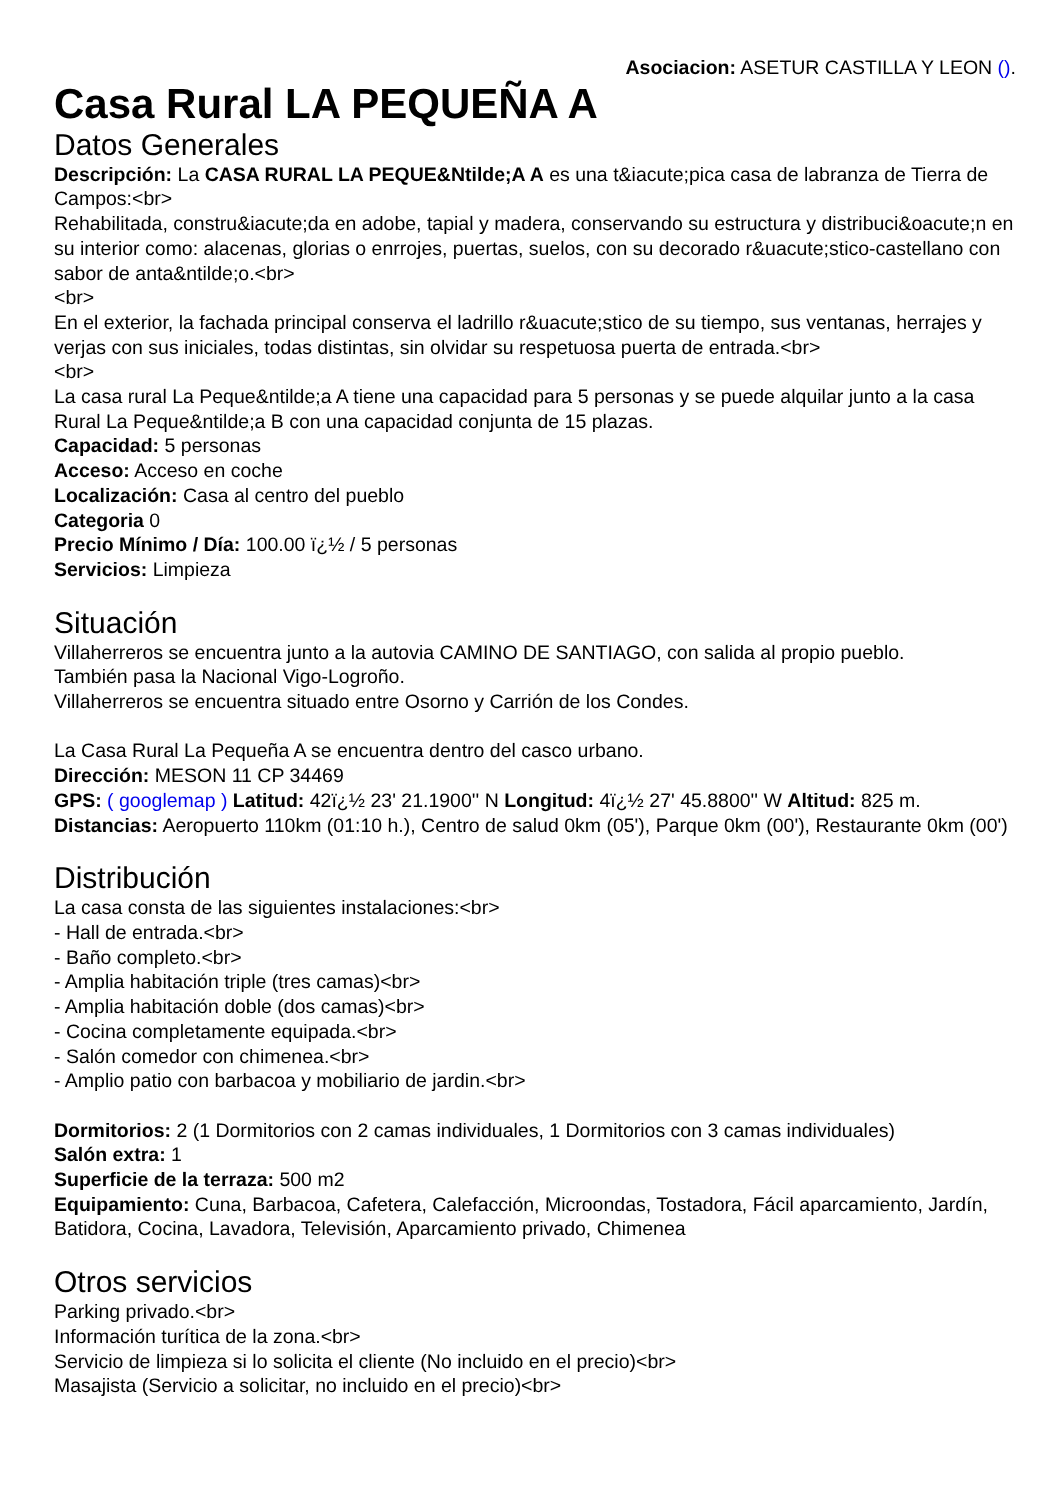Asociacion: ASETUR CASTILLA Y LEON ().
Casa Rural LA PEQUEÑA A
Datos Generales
Descripción: La CASA RURAL LA PEQUE&Ntilde;A A es una t&iacute;pica casa de labranza de Tierra de Campos:<br>
Rehabilitada, constru&iacute;da en adobe, tapial y madera, conservando su estructura y distribuci&oacute;n en su interior como: alacenas, glorias o enrrojes, puertas, suelos, con su decorado r&uacute;stico-castellano con sabor de anta&ntilde;o.<br>
<br>
En el exterior, la fachada principal conserva el ladrillo r&uacute;stico de su tiempo, sus ventanas, herrajes y verjas con sus iniciales, todas distintas, sin olvidar su respetuosa puerta de entrada.<br>
<br>
La casa rural La Peque&ntilde;a A tiene una capacidad para 5 personas y se puede alquilar junto a la casa Rural La Peque&ntilde;a B con una capacidad conjunta de 15 plazas.
Capacidad: 5 personas
Acceso: Acceso en coche
Localización: Casa al centro del pueblo
Categoria 0
Precio Mínimo / Día: 100.00 ï¿½ / 5 personas
Servicios: Limpieza
Situación
Villaherreros se encuentra junto a la autovia CAMINO DE SANTIAGO, con salida al propio pueblo.
También pasa la Nacional Vigo-Logroño.
Villaherreros se encuentra situado entre Osorno y Carrión de los Condes.
La Casa Rural La Pequeña A se encuentra dentro del casco urbano.
Dirección: MESON 11 CP 34469
GPS: ( googlemap ) Latitud: 42ï¿½ 23' 21.1900'' N Longitud: 4ï¿½ 27' 45.8800'' W Altitud: 825 m.
Distancias: Aeropuerto 110km (01:10 h.), Centro de salud 0km (05'), Parque 0km (00'), Restaurante 0km (00')
Distribución
La casa consta de las siguientes instalaciones:<br>
- Hall de entrada.<br>
- Baño completo.<br>
- Amplia habitación triple (tres camas)<br>
- Amplia habitación doble (dos camas)<br>
- Cocina completamente equipada.<br>
- Salón comedor con chimenea.<br>
- Amplio patio con barbacoa y mobiliario de jardin.<br>
Dormitorios: 2 (1 Dormitorios con 2 camas individuales, 1 Dormitorios con 3 camas individuales)
Salón extra: 1
Superficie de la terraza: 500 m2
Equipamiento: Cuna, Barbacoa, Cafetera, Calefacción, Microondas, Tostadora, Fácil aparcamiento, Jardín, Batidora, Cocina, Lavadora, Televisión, Aparcamiento privado, Chimenea
Otros servicios
Parking privado.<br>
Información turítica de la zona.<br>
Servicio de limpieza si lo solicita el cliente (No incluido en el precio)<br>
Masajista (Servicio a solicitar, no incluido en el precio)<br>